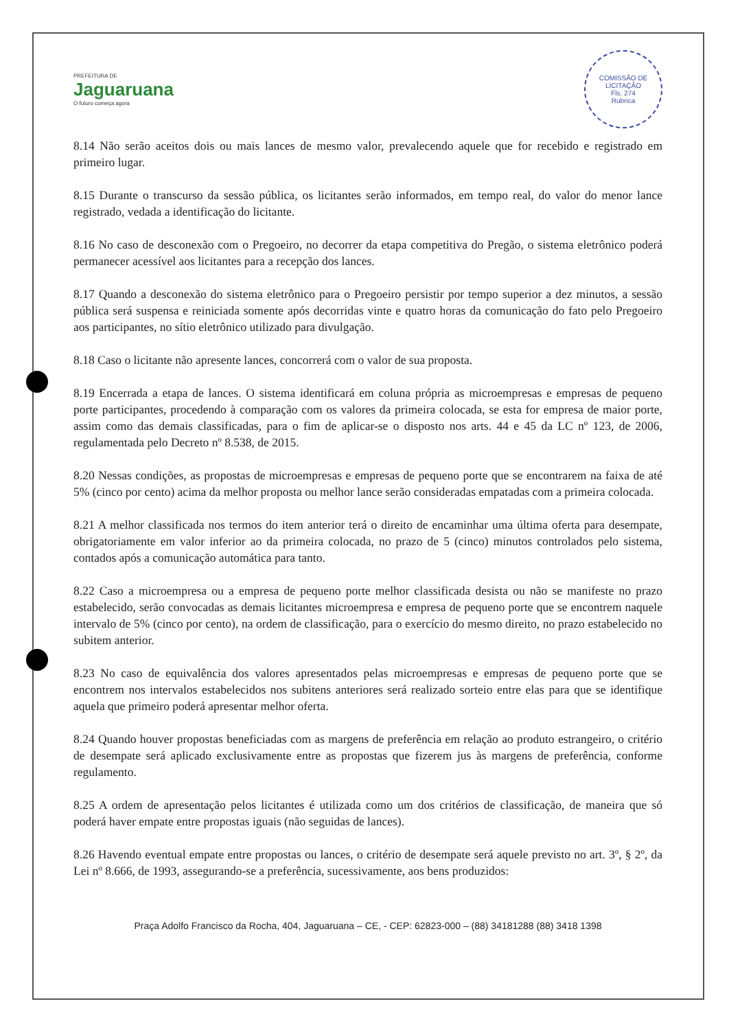PREFEITURA DE
Jaguaruana
O futuro começa agora
COMISSÃO DE LICITAÇÃO
Fls. 274
Rubrica
8.14 Não serão aceitos dois ou mais lances de mesmo valor, prevalecendo aquele que for recebido e registrado em primeiro lugar.
8.15 Durante o transcurso da sessão pública, os licitantes serão informados, em tempo real, do valor do menor lance registrado, vedada a identificação do licitante.
8.16 No caso de desconexão com o Pregoeiro, no decorrer da etapa competitiva do Pregão, o sistema eletrônico poderá permanecer acessível aos licitantes para a recepção dos lances.
8.17 Quando a desconexão do sistema eletrônico para o Pregoeiro persistir por tempo superior a dez minutos, a sessão pública será suspensa e reiniciada somente após decorridas vinte e quatro horas da comunicação do fato pelo Pregoeiro aos participantes, no sítio eletrônico utilizado para divulgação.
8.18 Caso o licitante não apresente lances, concorrerá com o valor de sua proposta.
8.19 Encerrada a etapa de lances. O sistema identificará em coluna própria as microempresas e empresas de pequeno porte participantes, procedendo à comparação com os valores da primeira colocada, se esta for empresa de maior porte, assim como das demais classificadas, para o fim de aplicar-se o disposto nos arts. 44 e 45 da LC nº 123, de 2006, regulamentada pelo Decreto nº 8.538, de 2015.
8.20 Nessas condições, as propostas de microempresas e empresas de pequeno porte que se encontrarem na faixa de até 5% (cinco por cento) acima da melhor proposta ou melhor lance serão consideradas empatadas com a primeira colocada.
8.21 A melhor classificada nos termos do item anterior terá o direito de encaminhar uma última oferta para desempate, obrigatoriamente em valor inferior ao da primeira colocada, no prazo de 5 (cinco) minutos controlados pelo sistema, contados após a comunicação automática para tanto.
8.22 Caso a microempresa ou a empresa de pequeno porte melhor classificada desista ou não se manifeste no prazo estabelecido, serão convocadas as demais licitantes microempresa e empresa de pequeno porte que se encontrem naquele intervalo de 5% (cinco por cento), na ordem de classificação, para o exercício do mesmo direito, no prazo estabelecido no subitem anterior.
8.23 No caso de equivalência dos valores apresentados pelas microempresas e empresas de pequeno porte que se encontrem nos intervalos estabelecidos nos subitens anteriores será realizado sorteio entre elas para que se identifique aquela que primeiro poderá apresentar melhor oferta.
8.24 Quando houver propostas beneficiadas com as margens de preferência em relação ao produto estrangeiro, o critério de desempate será aplicado exclusivamente entre as propostas que fizerem jus às margens de preferência, conforme regulamento.
8.25 A ordem de apresentação pelos licitantes é utilizada como um dos critérios de classificação, de maneira que só poderá haver empate entre propostas iguais (não seguidas de lances).
8.26 Havendo eventual empate entre propostas ou lances, o critério de desempate será aquele previsto no art. 3º, § 2º, da Lei nº 8.666, de 1993, assegurando-se a preferência, sucessivamente, aos bens produzidos:
Praça Adolfo Francisco da Rocha, 404, Jaguaruana – CE, - CEP: 62823-000 – (88) 34181288 (88) 3418 1398